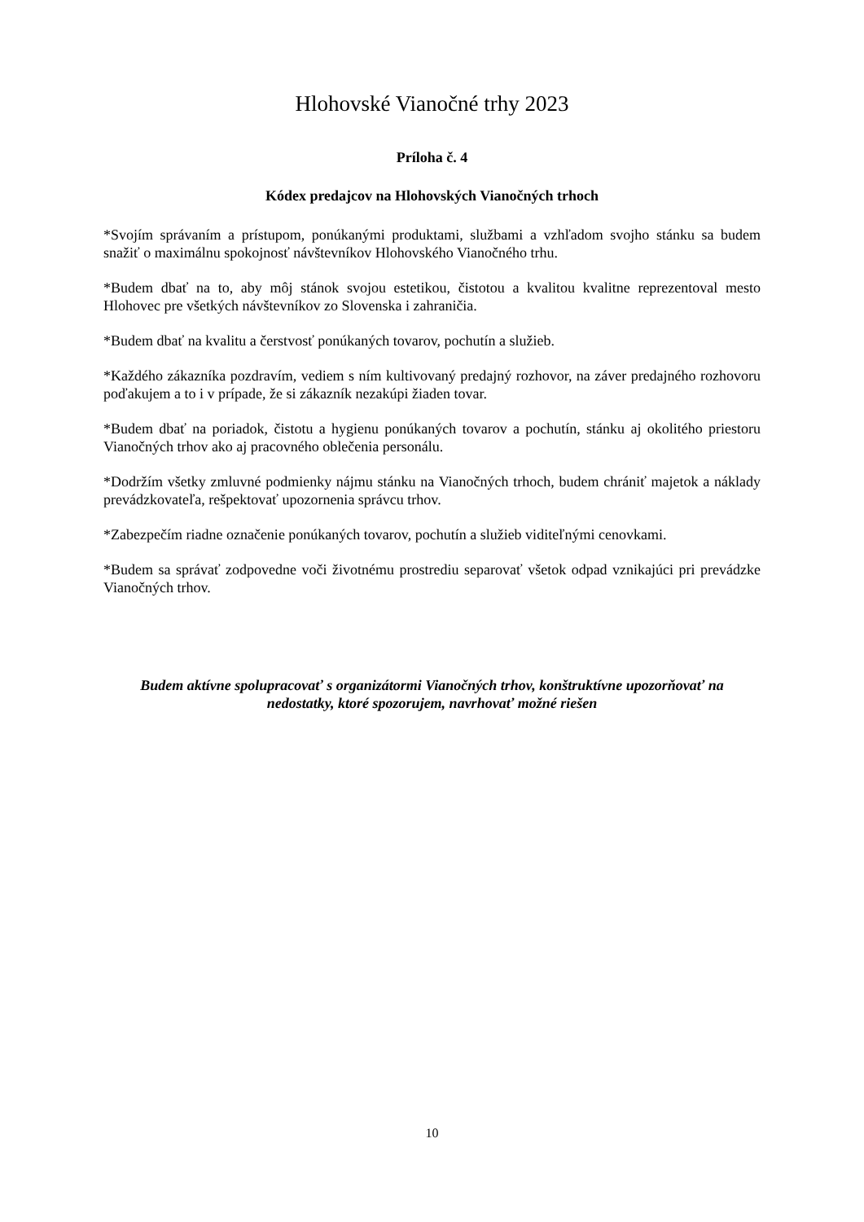Hlohovské Vianočné trhy 2023
Príloha č. 4
Kódex predajcov na Hlohovských Vianočných trhoch
*Svojím správaním a prístupom, ponúkanými produktami, službami a vzhľadom svojho stánku sa budem snažiť o maximálnu spokojnosť návštevníkov Hlohovského Vianočného trhu.
*Budem dbať na to, aby môj stánok svojou estetikou, čistotou a kvalitou kvalitne reprezentoval mesto Hlohovec pre všetkých návštevníkov zo Slovenska i zahraničia.
*Budem dbať na kvalitu a čerstvosť ponúkaných tovarov, pochutín a služieb.
*Každého zákazníka pozdravím, vediem s ním kultivovaný predajný rozhovor, na záver predajného rozhovoru poďakujem a to i v prípade, že si zákazník nezakúpi žiaden tovar.
*Budem dbať na poriadok, čistotu a hygienu ponúkaných tovarov a pochutín, stánku aj okolitého priestoru Vianočných trhov ako aj pracovného oblečenia personálu.
*Dodržím všetky zmluvné podmienky nájmu stánku na Vianočných trhoch, budem chrániť majetok a náklady prevádzkovateľa, rešpektovať upozornenia správcu trhov.
*Zabezpečím riadne označenie ponúkaných tovarov, pochutín a služieb viditeľnými cenovkami.
*Budem sa správať zodpovedne voči životnému prostrediu separovať všetok odpad vznikajúci pri prevádzke Vianočných trhov.
Budem aktívne spolupracovať s organizátormi Vianočných trhov, konštruktívne upozorňovať na nedostatky, ktoré spozorujem, navrhovať možné riešen
10